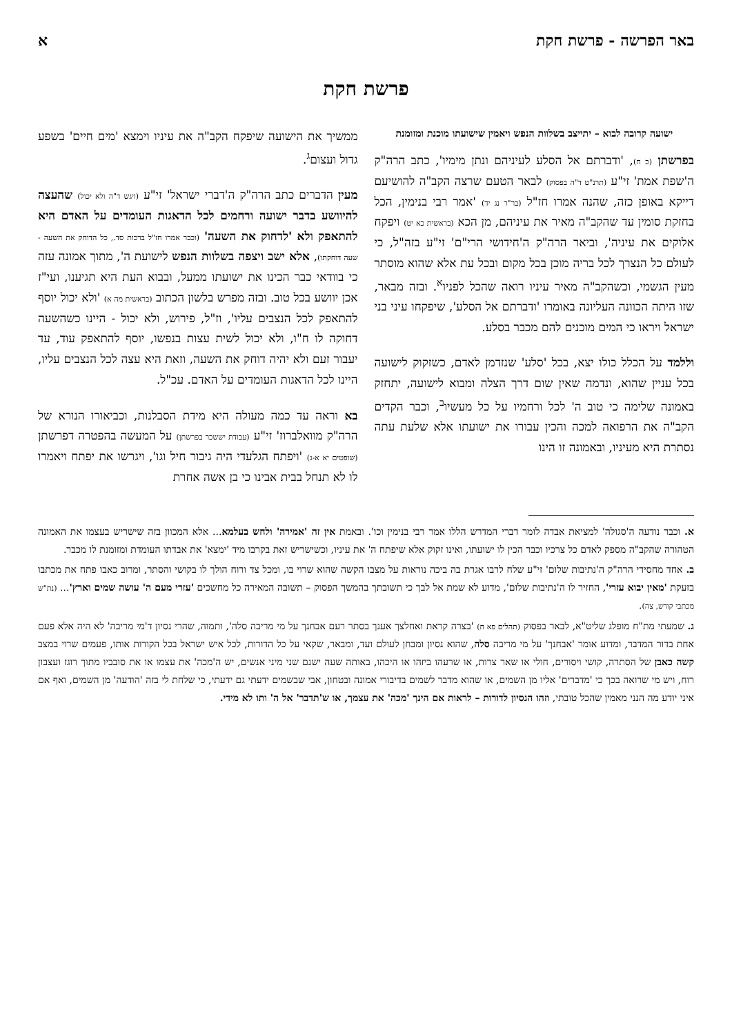באר הפרשה - פרשת חקת א
פרשת חקת
ישועה קרובה לבוא – יתייצב בשלוות הנפש ויאמין שישועתו מוכנת ומזומנת
בפרשתן (כ ח), 'ודברתם אל הסלע לעיניהם ונתן מימיו', כתב הרה"ק ה'שפת אמת' זי"ע (תרנ"ט ד"ה בפסוק) לבאר הטעם שרצה הקב"ה להושיעם דייקא באופן כזה, שהנה אמרו חז"ל (בר"ר נג יד) 'אמר רבי בנימין, הכל בחזקת סומין עד שהקב"ה מאיר את עיניהם, מן הכא (בראשית כא יט) ויפקח אלוקים את עיניה', וביאר הרה"ק ה'חידושי הרי"ם' זי"ע בזה"ל, כי לעולם כל הנצרך לכל בריה מוכן בכל מקום ובכל עת אלא שהוא מוסתר מעין הגשמי, וכשהקב"ה מאיר עיניו רואה שהכל לפניו<sup>א</sup>. ובזה מבאר, שזו היתה הכוונה העליונה באומרו 'ודברתם אל הסלע', שיפקחו עיני בני ישראל ויראו כי המים מוכנים להם מכבר בסלע.
וללמד על הכלל כולו יצא, בכל 'סלע' שנזדמן לאדם, כשזקוק לישועה בכל עניין שהוא, ונדמה שאין שום דרך הצלה ומבוא לישועה, יתחזק באמונה שלימה כי טוב ה' לכל ורחמיו על כל מעשיו<sup>ב</sup>, וכבר הקדים הקב"ה את הרפואה למכה והכין עבורו את ישועתו אלא שלעת עתה נסתרת היא מעיניו, ובאמונה זו הינו
ממשיך את הישועה שיפקח הקב"ה את עיניו וימצא 'מים חיים' בשפע גדול ועצום<sup>ג</sup>.
מעין הדברים כתב הרה"ק ה'דברי ישראל' זי"ע (ויגש ד"ה ולא יכול) שהעצה להיוושע בדבר ישועה ורחמים לכל הדאגות העומדים על האדם היא להתאפק ולא 'לדחוק את השעה' (וכבר אמרו חז"ל ברכות סד., כל הדוחק את השעה - שעה דוחקתו), אלא ישב ויצפה בשלוות הנפש לישועת ה', מתוך אמונה עזה כי בוודאי כבר הכינו את ישועתו ממעל, ובבוא העת היא תגיענו, ועי"ז אכן יוושע בכל טוב. ובזה מפרש בלשון הכתוב (בראשית מה א) 'ולא יכול יוסף להתאפק לכל הנצבים עליו', וז"ל, פירוש, ולא יכול - היינו כשהשעה דחוקה לו ח"ו, ולא יכול לשית עצות בנפשו, יוסף להתאפק עוד, עד יעבור זעם ולא יהיה דוחק את השעה, וזאת היא עצה לכל הנצבים עליו, היינו לכל הדאגות העומדים על האדם. עכ"ל.
בא וראה עד כמה מעולה היא מידת הסבלנות, וכביאורו הנורא של הרה"ק מוואלברוז' זי"ע (עבודת יששכר בפרשתן) על המעשה בהפטרה דפרשתן (שופטים יא א-ג) 'ויפתח הגלעדי היה גיבור חיל וגו', ויגרשו את יפתח ויאמרו לו לא תנחל בבית אבינו כי בן אשה אחרת
א. וכבר נודעה ה'סגולה' למציאת אבדה לומר דברי המדרש הללו אמר רבי בנימין וכו'. ובאמת אין זה 'אמירה' ולחש בעלמא... אלא המכוון בזה שישריש בעצמו את האמונה הטהורה שהקב"ה מספק לאדם כל צרכיו וכבר הכין לו ישועתו, ואינו זקוק אלא שיפתח ה' את עיניו, וכשישריש זאת בקרבו מיד 'ימצא' את אבדתו העומדת ומזומנת לו מכבר.
ב. אחד מחסידי הרה"ק ה'נתיבות שלום' זי"ע שלח לרבו אגרת בה ביכה נוראות על מצבו הקשה שהוא שרוי בו, ומכל צד ורוח הולך לו בקושי והסתר, ומרוב כאבו פתח את מכתבו בזעקת 'מאין יבוא עזרי', החזיר לו ה'נתיבות שלום', מדוע לא שמת אל לבך כי תשובתך בהמשך הפסוק – תשובה המאירה כל מחשכים 'עזרי מעם ה' עושה שמים וארץ'... (נת"ש מכתבי קודש, צה).
ג. שמעתי מת"ח מופלג שליט"א, לבאר בפסוק (תהלים פא ח) 'בצרה קראת ואחלצך אענך בסתר רעם אבחנך על מי מריבה סלה', ותמוה, שהרי נסיון ד'מי מריבה' לא היה אלא פעם אחת בדור המדבר, ומדוע אומר 'אבחנך' על מי מריבה סלה, שהוא נסיון ומבחן לעולם ועד, ומבאר, שקאי על כל הדורות, לכל איש ישראל בכל הקורות אותו, פעמים שרוי במצב קשה כאבן של הסתרה, קושי ויסורים, חולי או שאר צרות, או שרעהו ביזהו או היכהו, באותה שעה ישנם שני מיני אנשים, יש ה'מכה' את עצמו או את סובביו מתוך רוגז ועצבון רוח, ויש מי שרואה בכך כי 'מדברים' אליו מן השמים, או שהוא מדבר לשמים בדיבורי אמונה ובטחון, אבי שבשמים ידעתי גם ידעתי, כי שלחת לי בזה 'הודעה' מן השמים, ואף אם איני יודע מה הנני מאמין שהכל טובתי, וזהו הנסיון לדורות – לראות אם הינך 'מכה' את עצמך, או ש'תדבר' אל ה' ותו לא מידי.